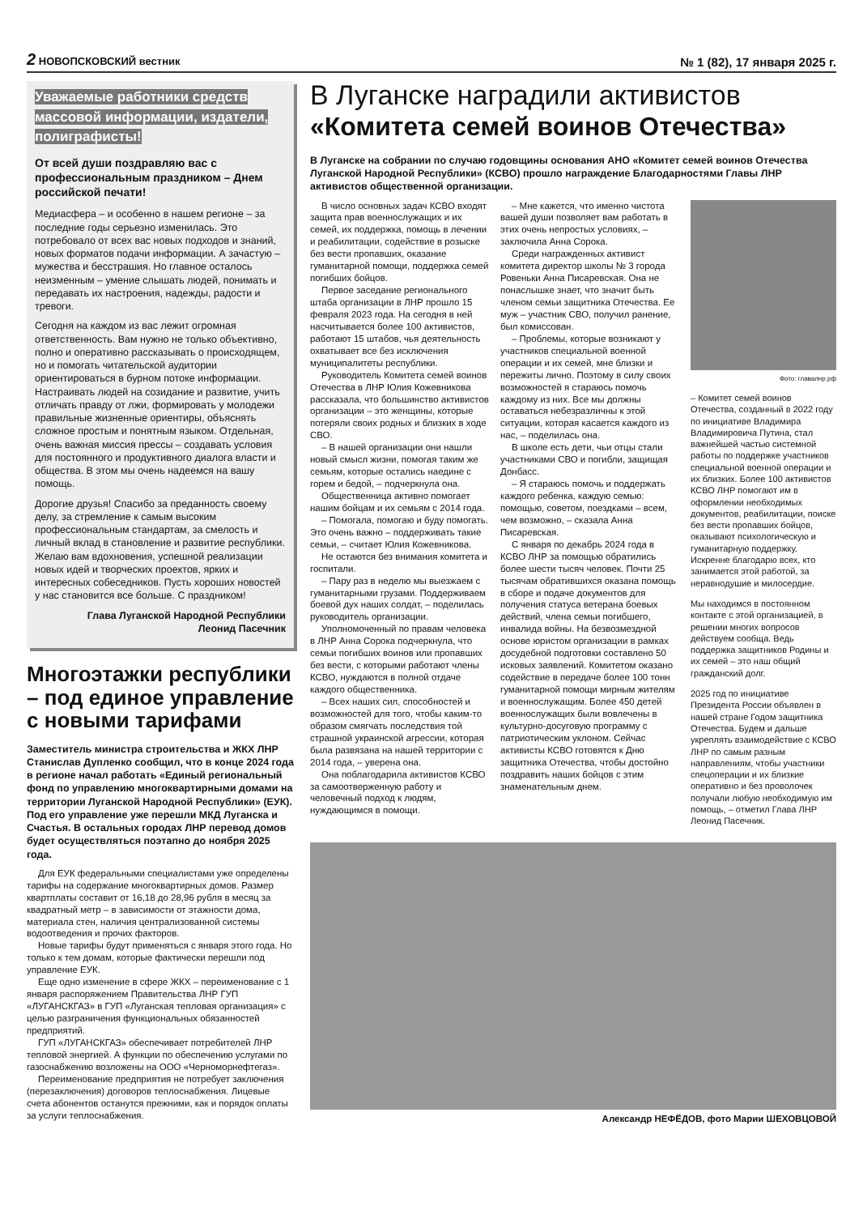2 НОВОПСКОВСКИЙ вестник
№ 1 (82), 17 января 2025 г.
Уважаемые работники средств массовой информации, издатели, полиграфисты!
От всей души поздравляю вас с профессиональным праздником – Днем российской печати!
Медиасфера – и особенно в нашем регионе – за последние годы серьезно изменилась. Это потребовало от всех вас новых подходов и знаний, новых форматов подачи информации. А зачастую – мужества и бесстрашия. Но главное осталось неизменным – умение слышать людей, понимать и передавать их настроения, надежды, радости и тревоги.
Сегодня на каждом из вас лежит огромная ответственность. Вам нужно не только объективно, полно и оперативно рассказывать о происходящем, но и помогать читательской аудитории ориентироваться в бурном потоке информации. Настраивать людей на созидание и развитие, учить отличать правду от лжи, формировать у молодежи правильные жизненные ориентиры, объяснять сложное простым и понятным языком. Отдельная, очень важная миссия прессы – создавать условия для постоянного и продуктивного диалога власти и общества. В этом мы очень надеемся на вашу помощь.
Дорогие друзья! Спасибо за преданность своему делу, за стремление к самым высоким профессиональным стандартам, за смелость и личный вклад в становление и развитие республики. Желаю вам вдохновения, успешной реализации новых идей и творческих проектов, ярких и интересных собеседников. Пусть хороших новостей у нас становится все больше. С праздником!
Глава Луганской Народной Республики
Леонид Пасечник
Многоэтажки республики – под единое управление с новыми тарифами
Заместитель министра строительства и ЖКХ ЛНР Станислав Дупленко сообщил, что в конце 2024 года в регионе начал работать «Единый региональный фонд по управлению многоквартирными домами на территории Луганской Народной Республики» (ЕУК). Под его управление уже перешли МКД Луганска и Счастья. В остальных городах ЛНР перевод домов будет осуществляться поэтапно до ноября 2025 года.
Для ЕУК федеральными специалистами уже определены тарифы на содержание многоквартирных домов. Размер квартплаты составит от 16,18 до 28,96 рубля в месяц за квадратный метр – в зависимости от этажности дома, материала стен, наличия централизованной системы водоотведения и прочих факторов.
Новые тарифы будут применяться с января этого года. Но только к тем домам, которые фактически перешли под управление ЕУК.
Еще одно изменение в сфере ЖКХ – переименование с 1 января распоряжением Правительства ЛНР ГУП «ЛУГАНСКГАЗ» в ГУП «Луганская тепловая организация» с целью разграничения функциональных обязанностей предприятий.
ГУП «ЛУГАНСКГАЗ» обеспечивает потребителей ЛНР тепловой энергией. А функции по обеспечению услугами по газоснабжению возложены на ООО «Черноморнефтегаз».
Переименование предприятия не потребует заключения (перезаключения) договоров теплоснабжения. Лицевые счета абонентов останутся прежними, как и порядок оплаты за услуги теплоснабжения.
В Луганске наградили активистов
«Комитета семей воинов Отечества»
В Луганске на собрании по случаю годовщины основания АНО «Комитет семей воинов Отечества Луганской Народной Республики» (КСВО) прошло награждение Благодарностями Главы ЛНР активистов общественной организации.
В число основных задач КСВО входят защита прав военнослужащих и их семей, их поддержка, помощь в лечении и реабилитации, содействие в розыске без вести пропавших, оказание гуманитарной помощи, поддержка семей погибших бойцов.
Первое заседание регионального штаба организации в ЛНР прошло 15 февраля 2023 года. На сегодня в ней насчитывается более 100 активистов, работают 15 штабов, чья деятельность охватывает все без исключения муниципалитеты республики.
Руководитель Комитета семей воинов Отечества в ЛНР Юлия Кожевникова рассказала, что большинство активистов организации – это женщины, которые потеряли своих родных и близких в ходе СВО.
– В нашей организации они нашли новый смысл жизни, помогая таким же семьям, которые остались наедине с горем и бедой, – подчеркнула она.
Общественница активно помогает нашим бойцам и их семьям с 2014 года.
– Помогала, помогаю и буду помогать. Это очень важно – поддерживать такие семьи, – считает Юлия Кожевникова.
Не остаются без внимания комитета и госпитали.
– Пару раз в неделю мы выезжаем с гуманитарными грузами. Поддерживаем боевой дух наших солдат, – поделилась руководитель организации.
Уполномоченный по правам человека в ЛНР Анна Сорока подчеркнула, что семьи погибших воинов или пропавших без вести, с которыми работают члены КСВО, нуждаются в полной отдаче каждого общественника.
– Всех наших сил, способностей и возможностей для того, чтобы каким-то образом смягчать последствия той страшной украинской агрессии, которая была развязана на нашей территории с 2014 года, – уверена она.
Она поблагодарила активистов КСВО за самоотверженную работу и человечный подход к людям, нуждающимся в помощи.
– Мне кажется, что именно чистота вашей души позволяет вам работать в этих очень непростых условиях, – заключила Анна Сорока.
Среди награжденных активист комитета директор школы № 3 города Ровеньки Анна Писаревская. Она не понаслышке знает, что значит быть членом семьи защитника Отечества. Ее муж – участник СВО, получил ранение, был комиссован.
– Проблемы, которые возникают у участников специальной военной операции и их семей, мне близки и пережиты лично. Поэтому в силу своих возможностей я стараюсь помочь каждому из них. Все мы должны оставаться небезразличны к этой ситуации, которая касается каждого из нас, – поделилась она.
В школе есть дети, чьи отцы стали участниками СВО и погибли, защищая Донбасс.
– Я стараюсь помочь и поддержать каждого ребенка, каждую семью: помощью, советом, поездками – всем, чем возможно, – сказала Анна Писаревская.
С января по декабрь 2024 года в КСВО ЛНР за помощью обратились более шести тысяч человек. Почти 25 тысячам обратившихся оказана помощь в сборе и подаче документов для получения статуса ветерана боевых действий, члена семьи погибшего, инвалида войны. На безвозмездной основе юристом организации в рамках досудебной подготовки составлено 50 исковых заявлений. Комитетом оказано содействие в передаче более 100 тонн гуманитарной помощи мирным жителям и военнослужащим. Более 450 детей военнослужащих были вовлечены в культурно-досуговую программу с патриотическим уклоном. Сейчас активисты КСВО готовятся к Дню защитника Отечества, чтобы достойно поздравить наших бойцов с этим знаменательным днем.
Фото: главалнр.рф
– Комитет семей воинов Отечества, созданный в 2022 году по инициативе Владимира Владимировича Путина, стал важнейшей частью системной работы по поддержке участников специальной военной операции и их близких. Более 100 активистов КСВО ЛНР помогают им в оформлении необходимых документов, реабилитации, поиске без вести пропавших бойцов, оказывают психологическую и гуманитарную поддержку. Искренне благодарю всех, кто занимается этой работой, за неравнодушие и милосердие.
Мы находимся в постоянном контакте с этой организацией, в решении многих вопросов действуем сообща. Ведь поддержка защитников Родины и их семей – это наш общий гражданский долг.
2025 год по инициативе Президента России объявлен в нашей стране Годом защитника Отечества. Будем и дальше укреплять взаимодействие с КСВО ЛНР по самым разным направлениям, чтобы участники спецоперации и их близкие оперативно и без проволочек получали любую необходимую им помощь, – отметил Глава ЛНР Леонид Пасечник.
Александр НЕФЁДОВ, фото Марии ШЕХОВЦОВОЙ